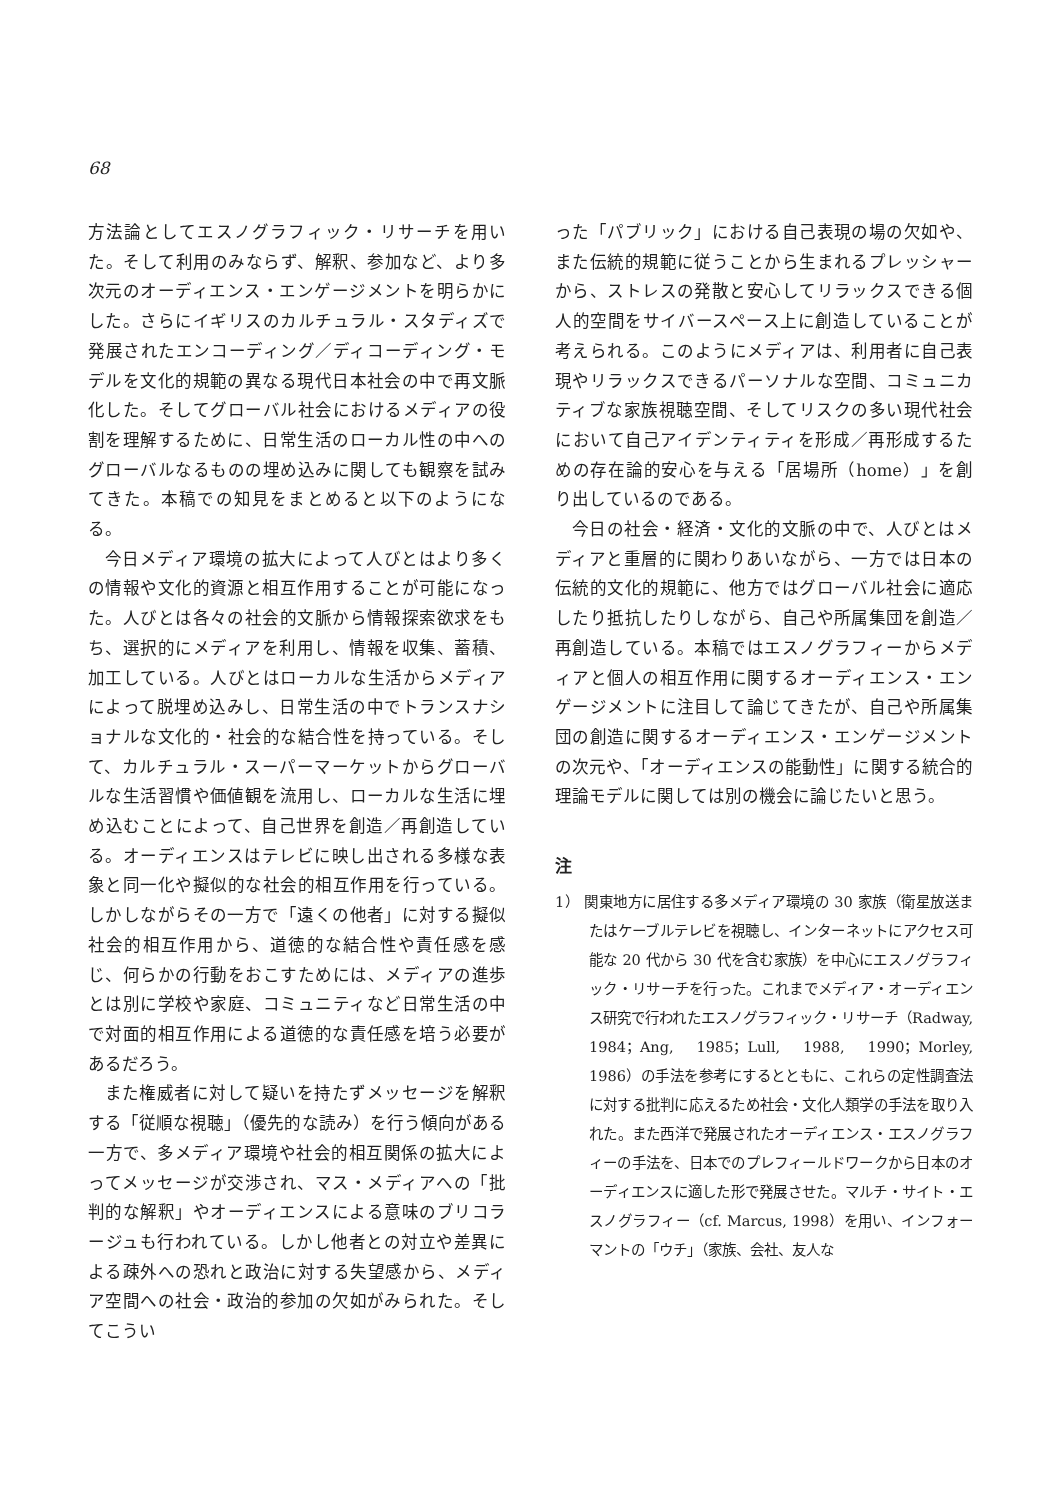68
方法論としてエスノグラフィック・リサーチを用いた。そして利用のみならず、解釈、参加など、より多次元のオーディエンス・エンゲージメントを明らかにした。さらにイギリスのカルチュラル・スタディズで発展されたエンコーディング／ディコーディング・モデルを文化的規範の異なる現代日本社会の中で再文脈化した。そしてグローバル社会におけるメディアの役割を理解するために、日常生活のローカル性の中へのグローバルなるものの埋め込みに関しても観察を試みてきた。本稿での知見をまとめると以下のようになる。
今日メディア環境の拡大によって人びとはより多くの情報や文化的資源と相互作用することが可能になった。人びとは各々の社会的文脈から情報探索欲求をもち、選択的にメディアを利用し、情報を収集、蓄積、加工している。人びとはローカルな生活からメディアによって脱埋め込みし、日常生活の中でトランスナショナルな文化的・社会的な結合性を持っている。そして、カルチュラル・スーパーマーケットからグローバルな生活習慣や価値観を流用し、ローカルな生活に埋め込むことによって、自己世界を創造／再創造している。オーディエンスはテレビに映し出される多様な表象と同一化や擬似的な社会的相互作用を行っている。しかしながらその一方で「遠くの他者」に対する擬似社会的相互作用から、道徳的な結合性や責任感を感じ、何らかの行動をおこすためには、メディアの進歩とは別に学校や家庭、コミュニティなど日常生活の中で対面的相互作用による道徳的な責任感を培う必要があるだろう。
また権威者に対して疑いを持たずメッセージを解釈する「従順な視聴」（優先的な読み）を行う傾向がある一方で、多メディア環境や社会的相互関係の拡大によってメッセージが交渉され、マス・メディアへの「批判的な解釈」やオーディエンスによる意味のブリコラージュも行われている。しかし他者との対立や差異による疎外への恐れと政治に対する失望感から、メディア空間への社会・政治的参加の欠如がみられた。そしてこうい
った「パブリック」における自己表現の場の欠如や、また伝統的規範に従うことから生まれるプレッシャーから、ストレスの発散と安心してリラックスできる個人的空間をサイバースペース上に創造していることが考えられる。このようにメディアは、利用者に自己表現やリラックスできるパーソナルな空間、コミュニカティブな家族視聴空間、そしてリスクの多い現代社会において自己アイデンティティを形成／再形成するための存在論的安心を与える「居場所（home）」を創り出しているのである。
今日の社会・経済・文化的文脈の中で、人びとはメディアと重層的に関わりあいながら、一方では日本の伝統的文化的規範に、他方ではグローバル社会に適応したり抵抗したりしながら、自己や所属集団を創造／再創造している。本稿ではエスノグラフィーからメディアと個人の相互作用に関するオーディエンス・エンゲージメントに注目して論じてきたが、自己や所属集団の創造に関するオーディエンス・エンゲージメントの次元や、「オーディエンスの能動性」に関する統合的理論モデルに関しては別の機会に論じたいと思う。
注
1） 関東地方に居住する多メディア環境の 30 家族（衛星放送またはケーブルテレビを視聴し、インターネットにアクセス可能な 20 代から 30 代を含む家族）を中心にエスノグラフィック・リサーチを行った。これまでメディア・オーディエンス研究で行われたエスノグラフィック・リサーチ（Radway, 1984；Ang, 1985；Lull, 1988, 1990；Morley, 1986）の手法を参考にするとともに、これらの定性調査法に対する批判に応えるため社会・文化人類学の手法を取り入れた。また西洋で発展されたオーディエンス・エスノグラフィーの手法を、日本でのプレフィールドワークから日本のオーディエンスに適した形で発展させた。マルチ・サイト・エスノグラフィー（cf. Marcus, 1998）を用い、インフォーマントの「ウチ」（家族、会社、友人な